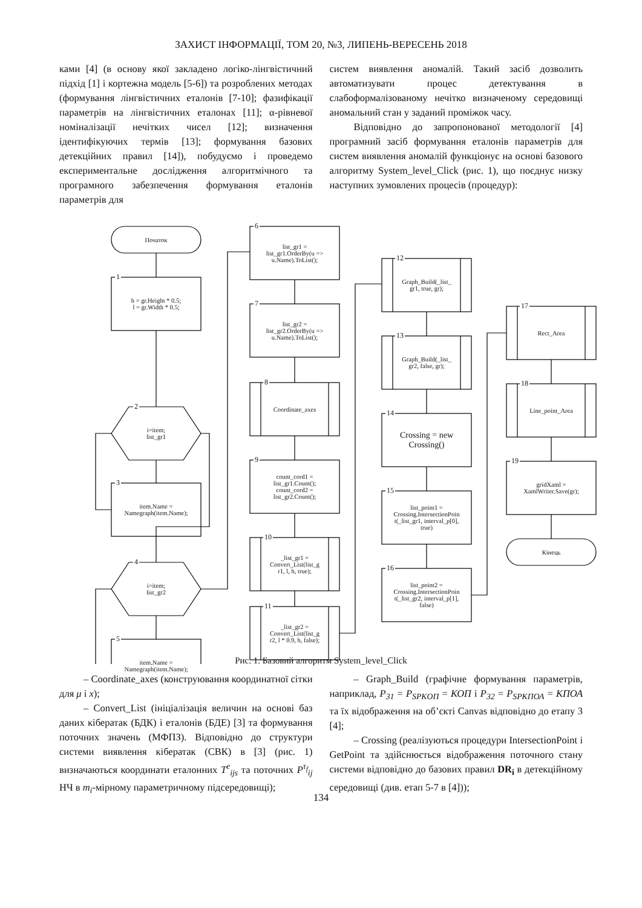ЗАХИСТ ІНФОРМАЦІЇ, ТОМ 20, №3, ЛИПЕНЬ-ВЕРЕСЕНЬ 2018
ками [4] (в основу якої закладено логіко-лінгвістичний підхід [1] і кортежна модель [5-6]) та розроблених методах (формування лінгвістичних еталонів [7-10]; фазифікації параметрів на лінгвістичних еталонах [11]; α-рівневої номіналізації нечітких чисел [12]; визначення ідентифікуючих термів [13]; формування базових детекційних правил [14]), побудуємо і проведемо експериментальне дослідження алгоритмічного та програмного забезпечення формування еталонів параметрів для
систем виявлення аномалій. Такий засіб дозволить автоматизувати процес детектування в слабоформалізованому нечітко визначеному середовищі аномальний стан у заданий проміжок часу.
Відповідно до запропонованої методології [4] програмний засіб формування еталонів параметрів для систем виявлення аномалій функціонує на основі базового алгоритму System_level_Click (рис. 1), що поєднує низку наступних зумовлених процесів (процедур):
Початок
1
h = gr.Height * 0.5;
l = gr.Width * 0.5;
2
i=item;
list_gr1
3
item.Name =
Namegraph(item.Name);
4
i=item;
list_gr2
5
item.Name =
Namegraph(item.Name);
6
list_gr1 =
list_gr1.OrderBy(u =>
u.Name).ToList();
7
list_gr2 =
list_gr2.OrderBy(u =>
u.Name).ToList();
8
Coordinate_axes
9
count_cord1 =
list_gr1.Count();
count_cord2 =
list_gr2.Count();
10
_list_gr1 =
Convert_List(list_g
r1, l, h, true);
11
_list_gr2 =
Convert_List(list_g
r2, l * 0.9, h, false);
12
Graph_Build(_list_
gr1, true, gr);
13
Graph_Build(_list_
gr2, false, gr);
14
Crossing = new
Crossing()
15
list_point1 =
Crossing.IntersectionPoin
t(_list_gr1, interval_p[0],
true)
16
list_point2 =
Crossing.IntersectionPoin
t(_list_gr2, interval_p[1],
false)
17
Rect_Area
18
Line_point_Area
19
gridXaml =
XamlWriter.Save(gr);
Кінець
Рис. 1. Базовий алгоритм System_level_Click
– Coordinate_axes (конструювання координатної сітки для μ і x);
– Convert_List (ініціалізація величин на основі баз даних кібератак (БДК) і еталонів (БДЕ) [3] та формування поточних значень (МФПЗ). Відповідно до структури системи виявлення кібератак (СВК) в [3] (рис. 1) визначаються координати еталонних T<sup>e</sup><sub>ijs</sub> та поточних P<sup>τ<sub>f</sub></sup><sub>ij</sub> НЧ в m<sub>i</sub>-мірному параметричному підсередовищі);
– Graph_Build (графічне формування параметрів, наприклад, P<sub>31</sub> = P<sub>SPKOП</sub> = КОП і P<sub>32</sub> = P<sub>SPKПОА</sub> = КПОА та їх відображення на об’єкті Canvas відповідно до етапу 3 [4];
– Crossing (реалізуються процедури IntersectionPoint і GetPoint та здійснюється відображення поточного стану системи відповідно до базових правил DR<sub>i</sub> в детекційному середовищі (див. етап 5-7 в [4]));
134